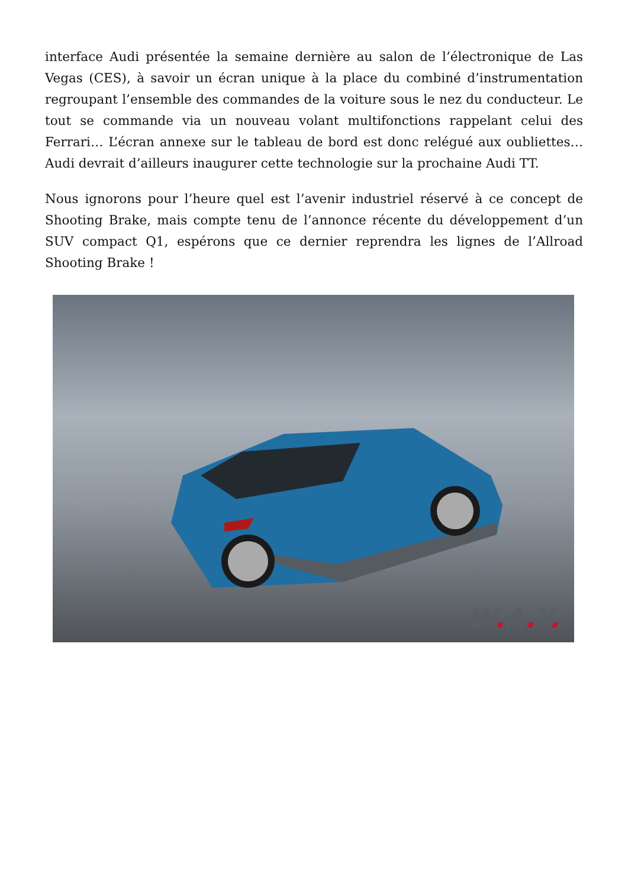interface Audi présentée la semaine dernière au salon de l’électronique de Las Vegas (CES), à savoir un écran unique à la place du combiné d’instrumentation regroupant l’ensemble des commandes de la voiture sous le nez du conducteur. Le tout se commande via un nouveau volant multifonctions rappelant celui des Ferrari… L’écran annexe sur le tableau de bord est donc relégué aux oubliettes… Audi devrait d’ailleurs inaugurer cette technologie sur la prochaine Audi TT.
Nous ignorons pour l’heure quel est l’avenir industriel réservé à ce concept de Shooting Brake, mais compte tenu de l’annonce récente du développement d’un SUV compact Q1, espérons que ce dernier reprendra les lignes de l’Allroad Shooting Brake !
W. A. Y.